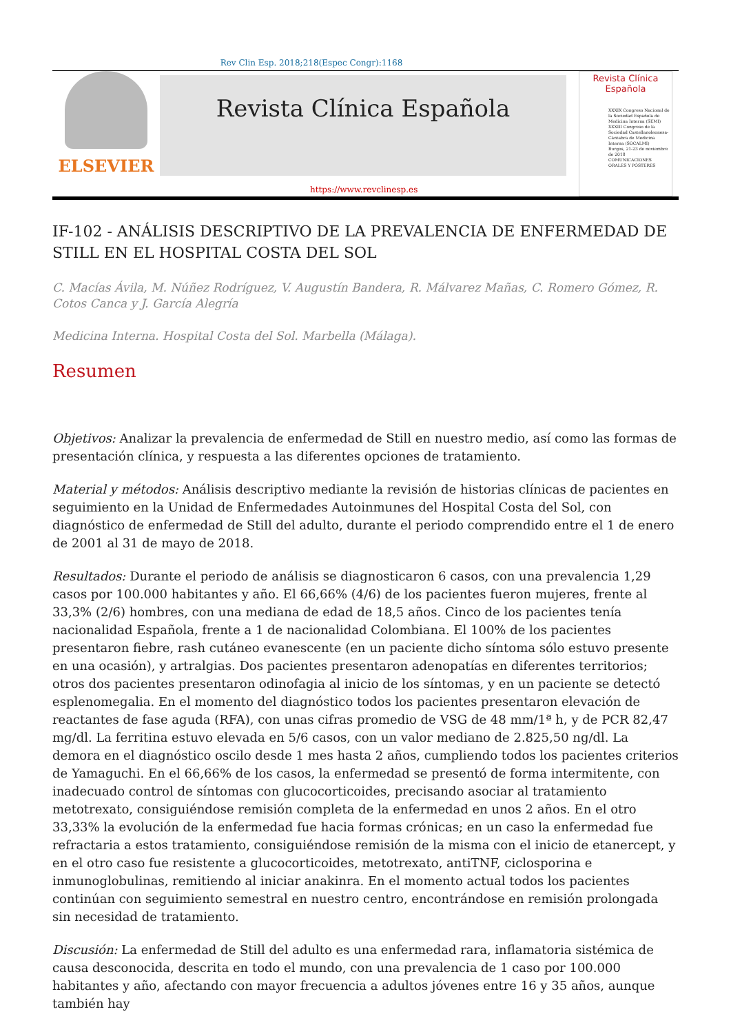Rev Clin Esp. 2018;218(Espec Congr):1168
ELSEVIER
Revista Clínica Española
Revista Clínica Española
XXXIX Congreso Nacional de la Sociedad Española de Medicina Interna (SEMI) XXXIII Congreso de la Sociedad Castellanoleonesa-Cántabra de Medicina Interna (SOCALMI)
Burgos, 21-23 de noviembre de 2018
COMUNICACIONES ORALES Y PÓSTERES
https://www.revclinesp.es
IF-102 - ANÁLISIS DESCRIPTIVO DE LA PREVALENCIA DE ENFERMEDAD DE STILL EN EL HOSPITAL COSTA DEL SOL
C. Macías Ávila, M. Núñez Rodríguez, V. Augustín Bandera, R. Málvarez Mañas, C. Romero Gómez, R. Cotos Canca y J. García Alegría
Medicina Interna. Hospital Costa del Sol. Marbella (Málaga).
Resumen
Objetivos: Analizar la prevalencia de enfermedad de Still en nuestro medio, así como las formas de presentación clínica, y respuesta a las diferentes opciones de tratamiento.
Material y métodos: Análisis descriptivo mediante la revisión de historias clínicas de pacientes en seguimiento en la Unidad de Enfermedades Autoinmunes del Hospital Costa del Sol, con diagnóstico de enfermedad de Still del adulto, durante el periodo comprendido entre el 1 de enero de 2001 al 31 de mayo de 2018.
Resultados: Durante el periodo de análisis se diagnosticaron 6 casos, con una prevalencia 1,29 casos por 100.000 habitantes y año. El 66,66% (4/6) de los pacientes fueron mujeres, frente al 33,3% (2/6) hombres, con una mediana de edad de 18,5 años. Cinco de los pacientes tenía nacionalidad Española, frente a 1 de nacionalidad Colombiana. El 100% de los pacientes presentaron fiebre, rash cutáneo evanescente (en un paciente dicho síntoma sólo estuvo presente en una ocasión), y artralgias. Dos pacientes presentaron adenopatías en diferentes territorios; otros dos pacientes presentaron odinofagia al inicio de los síntomas, y en un paciente se detectó esplenomegalia. En el momento del diagnóstico todos los pacientes presentaron elevación de reactantes de fase aguda (RFA), con unas cifras promedio de VSG de 48 mm/1ª h, y de PCR 82,47 mg/dl. La ferritina estuvo elevada en 5/6 casos, con un valor mediano de 2.825,50 ng/dl. La demora en el diagnóstico oscilo desde 1 mes hasta 2 años, cumpliendo todos los pacientes criterios de Yamaguchi. En el 66,66% de los casos, la enfermedad se presentó de forma intermitente, con inadecuado control de síntomas con glucocorticoides, precisando asociar al tratamiento metotrexato, consiguiéndose remisión completa de la enfermedad en unos 2 años. En el otro 33,33% la evolución de la enfermedad fue hacia formas crónicas; en un caso la enfermedad fue refractaria a estos tratamiento, consiguiéndose remisión de la misma con el inicio de etanercept, y en el otro caso fue resistente a glucocorticoides, metotrexato, antiTNF, ciclosporina e inmunoglobulinas, remitiendo al iniciar anakinra. En el momento actual todos los pacientes continúan con seguimiento semestral en nuestro centro, encontrándose en remisión prolongada sin necesidad de tratamiento.
Discusión: La enfermedad de Still del adulto es una enfermedad rara, inflamatoria sistémica de causa desconocida, descrita en todo el mundo, con una prevalencia de 1 caso por 100.000 habitantes y año, afectando con mayor frecuencia a adultos jóvenes entre 16 y 35 años, aunque también hay